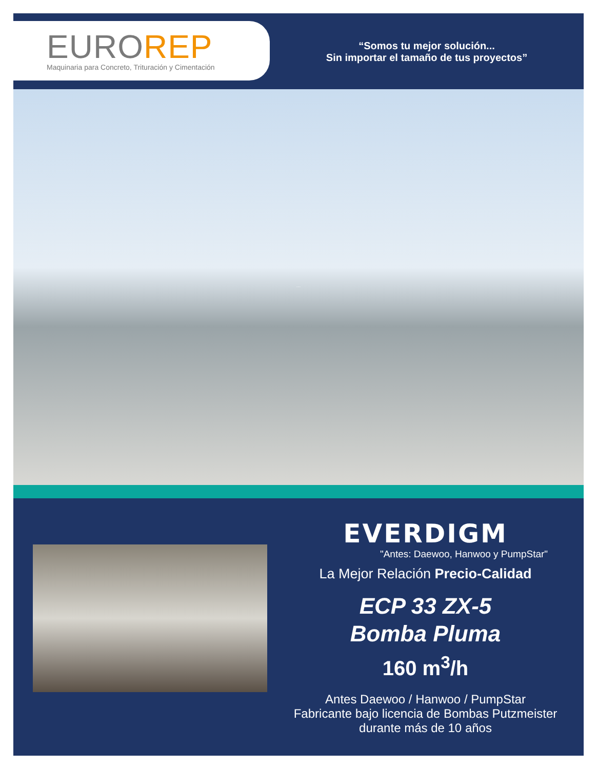EUROREP
Maquinaria para Concreto, Trituración y Cimentación
“Somos tu mejor solución...
Sin importar el tamaño de tus proyectos”
33ZX EVERDIGM
EVERDIGM
"Antes: Daewoo, Hanwoo y PumpStar"
La Mejor Relación Precio-Calidad
ECP 33 ZX-5
Bomba Pluma
160 m<sup>3</sup>/h
Antes Daewoo / Hanwoo / PumpStar
Fabricante bajo licencia de Bombas Putzmeister
durante más de 10 años